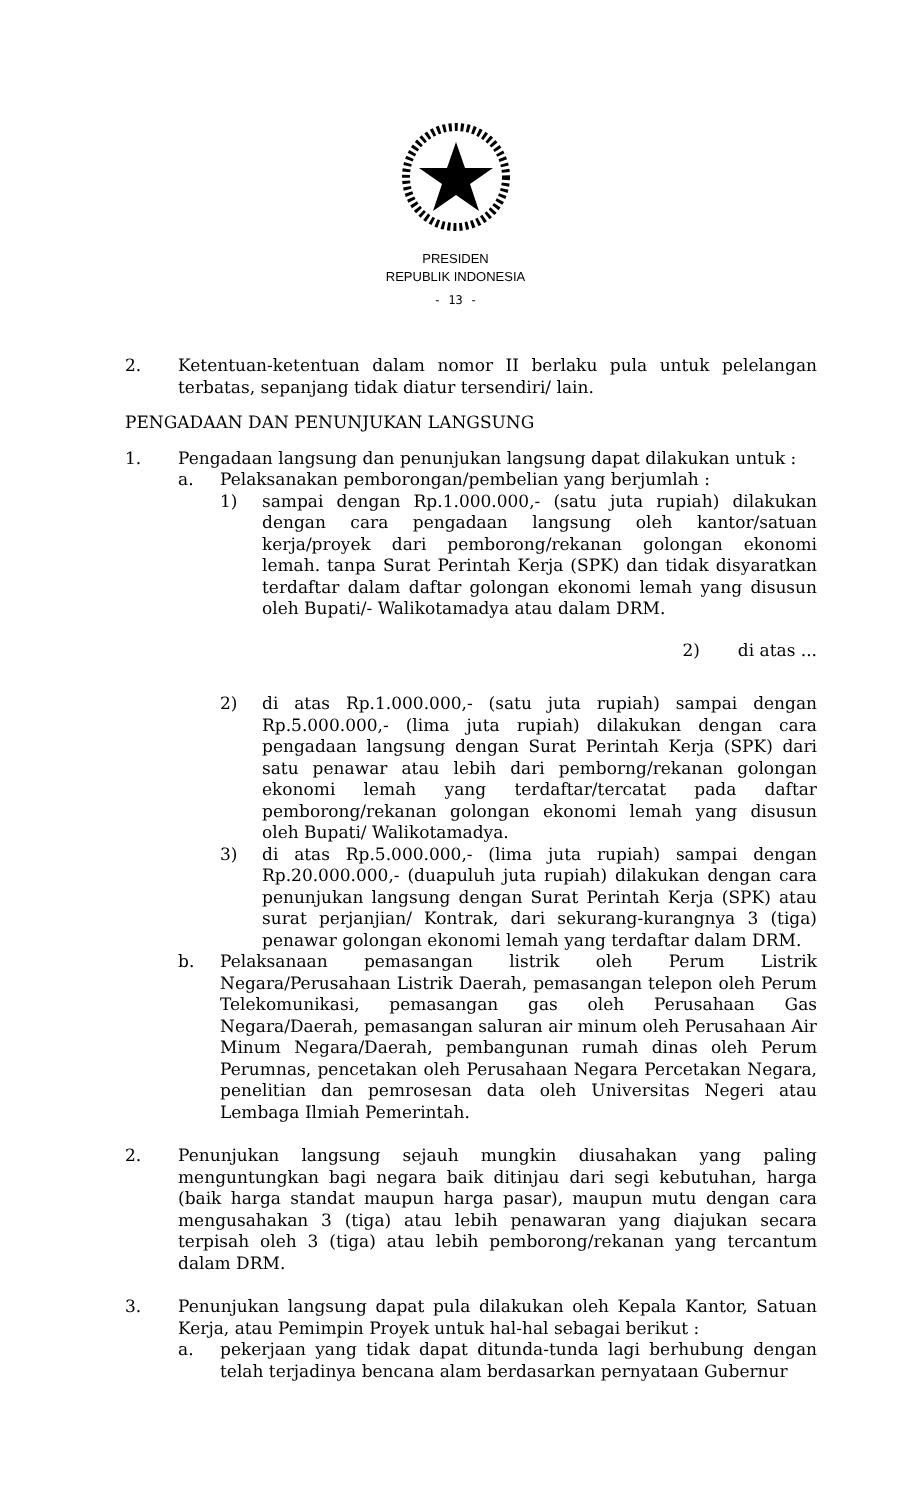PRESIDEN
REPUBLIK INDONESIA
- 13 -
2. Ketentuan-ketentuan dalam nomor II berlaku pula untuk pelelangan terbatas, sepanjang tidak diatur tersendiri/ lain.
PENGADAAN DAN PENUNJUKAN LANGSUNG
1. Pengadaan langsung dan penunjukan langsung dapat dilakukan untuk :
a. Pelaksanakan pemborongan/pembelian yang berjumlah :
1) sampai dengan Rp.1.000.000,- (satu juta rupiah) dilakukan dengan cara pengadaan langsung oleh kantor/satuan kerja/proyek dari pemborong/rekanan golongan ekonomi lemah. tanpa Surat Perintah Kerja (SPK) dan tidak disyaratkan terdaftar dalam daftar golongan ekonomi lemah yang disusun oleh Bupati/- Walikotamadya atau dalam DRM.
2) di atas ...
2) di atas Rp.1.000.000,- (satu juta rupiah) sampai dengan Rp.5.000.000,- (lima juta rupiah) dilakukan dengan cara pengadaan langsung dengan Surat Perintah Kerja (SPK) dari satu penawar atau lebih dari pemborng/rekanan golongan ekonomi lemah yang terdaftar/tercatat pada daftar pemborong/rekanan golongan ekonomi lemah yang disusun oleh Bupati/ Walikotamadya.
3) di atas Rp.5.000.000,- (lima juta rupiah) sampai dengan Rp.20.000.000,- (duapuluh juta rupiah) dilakukan dengan cara penunjukan langsung dengan Surat Perintah Kerja (SPK) atau surat perjanjian/ Kontrak, dari sekurang-kurangnya 3 (tiga) penawar golongan ekonomi lemah yang terdaftar dalam DRM.
b. Pelaksanaan pemasangan listrik oleh Perum Listrik Negara/Perusahaan Listrik Daerah, pemasangan telepon oleh Perum Telekomunikasi, pemasangan gas oleh Perusahaan Gas Negara/Daerah, pemasangan saluran air minum oleh Perusahaan Air Minum Negara/Daerah, pembangunan rumah dinas oleh Perum Perumnas, pencetakan oleh Perusahaan Negara Percetakan Negara, penelitian dan pemrosesan data oleh Universitas Negeri atau Lembaga Ilmiah Pemerintah.
2. Penunjukan langsung sejauh mungkin diusahakan yang paling menguntungkan bagi negara baik ditinjau dari segi kebutuhan, harga (baik harga standat maupun harga pasar), maupun mutu dengan cara mengusahakan 3 (tiga) atau lebih penawaran yang diajukan secara terpisah oleh 3 (tiga) atau lebih pemborong/rekanan yang tercantum dalam DRM.
3. Penunjukan langsung dapat pula dilakukan oleh Kepala Kantor, Satuan Kerja, atau Pemimpin Proyek untuk hal-hal sebagai berikut :
a. pekerjaan yang tidak dapat ditunda-tunda lagi berhubung dengan telah terjadinya bencana alam berdasarkan pernyataan Gubernur